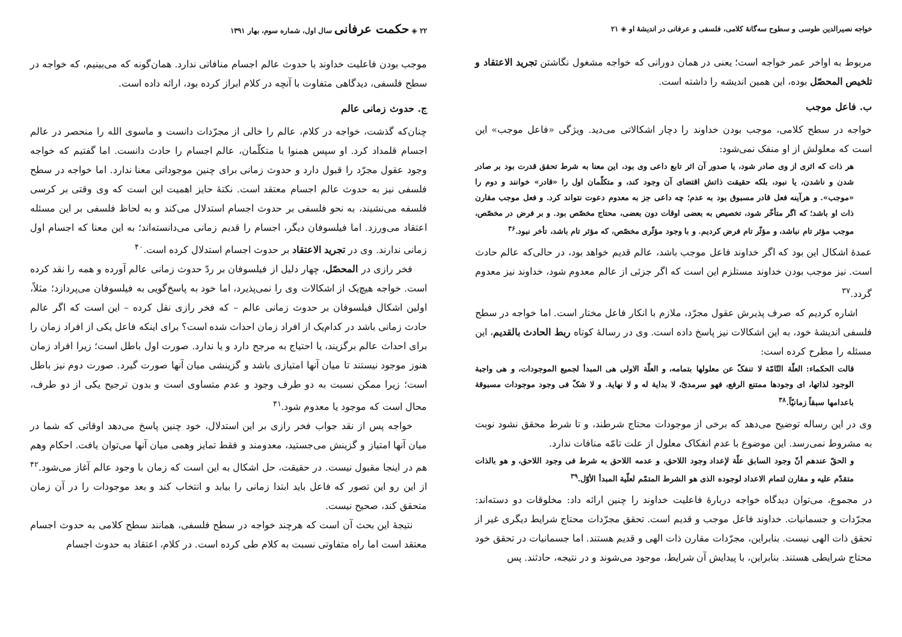خواجه نصیرالدین طوسی و سطوح سه‌گانهٔ کلامی، فلسفی و عرفانی در اندیشهٔ او ◈ ۲۱
مربوط به اواخر عمر خواجه است؛ یعنی در همان دورانی که خواجه مشغول نگاشتن تجرید الاعتقاد و تلخیص المحصّل بوده، این همین اندیشه را داشته است.
ب. فاعل موجب
خواجه در سطح کلامی، موجب بودن خداوند را دچار اشکالاتی می‌دید. ویژگی «فاعل موجب» این است که معلولش از او منفک نمی‌شود:
هر ذات که اثری از وی صادر شود، یا صدور آن اثر تابع داعی وی بود، این معنا به شرط تحقق قدرت بود بر صادر شدن و ناشدن، یا نبود، بلکه حقیقت ذاتش اقتضای آن وجود کند، و متکلّمان اول را «قادر» خوانند و دوم را «موجب». و هرآینه فعل قادر مسبوق بود به عدم؛ چه داعی جز به معدوم دعوت نتواند کرد. و فعل موجب مقارن ذات او باشد؛ که اگر متأخّر شود، تخصیص به بعضی اوقات دون بعضی، محتاج مخصّص بود. و بر فرض در مخصّص، موجب مؤثر تام نباشد، و مؤثّر تام فرض کردیم. و با وجود مؤثّری مخصّص، که مؤثر تام باشد، تأخر نبود.<sup>۳۶</sup>
عمدهٔ اشکال این بود که اگر خداوند فاعل موجب باشد، عالم قدیم خواهد بود، در حالی‌که عالم حادث است. نیز موجب بودن خداوند مستلزم این است که اگر جزئی از عالم معدوم شود، خداوند نیز معدوم گردد.<sup>۳۷</sup>
اشاره کردیم که صرف پذیرش عقول مجرّد، ملازم با انکار فاعل مختار است. اما خواجه در سطح فلسفی اندیشهٔ خود، به این اشکالات نیز پاسخ داده است. وی در رسالهٔ کوتاه ربط الحادث بالقدیم، این مسئله را مطرح کرده است:
قالت الحکماء: العلّة التّامّة لا تنفکّ عن معلولها بتمامه، و العلّة الاولی هی المبدأ لجمیع الموجودات، و هی واجبة الوجود لذاتها، ای وجودها ممتنع الرفع، فهو سرمدیّ، لا بدایة له و لا نهایة. و لا شکّ فی وجود موجودات مسبوقة باعدامها سبقاً زمانیّاً.<sup>۳۸</sup>
وی در این رساله توضیح می‌دهد که برخی از موجودات محتاج شرطند، و تا شرط محقق نشود نوبت به مشروط نمی‌رسد. این موضوع با عدم انفکاک معلول از علت تامّه منافات ندارد.
و الحقّ عندهم أنّ وجود السابق علّة لإعداد وجود اللاحق، و عدمه اللاحق به شرط فی وجود اللاحق، و هو بالذات متقدّم علیه و مقارن لتمام الاعداد لوجوده الذی هو الشرط المتمّم لعلّیة المبدأ الأوّل.<sup>۳۹</sup>
در مجموع، می‌توان دیدگاه خواجه دربارهٔ فاعلیت خداوند را چنین ارائه داد: مخلوقات دو دسته‌اند: مجرّدات و جسمانیات. خداوند فاعل موجب و قدیم است. تحقق مجرّدات محتاج شرایط دیگری غیر از تحقق ذات الهی نیست. بنابراین، مجرّدات مقارن ذات الهی و قدیم هستند. اما جسمانیات در تحقق خود محتاج شرایطی هستند. بنابراین، با پیدایش آن شرایط، موجود می‌شوند و در نتیجه، حادثند. پس
۲۲ ◈ حکمت عرفانی سال اول، شماره سوم، بهار ۱۳۹۱
موجب بودن فاعلیت خداوند با حدوث عالم اجسام منافاتی ندارد. همان‌گونه که می‌بینیم، که خواجه در سطح فلسفی، دیدگاهی متفاوت با آنچه در کلام ابراز کرده بود، ارائه داده است.
ج. حدوث زمانی عالم
چنان‌که گذشت، خواجه در کلام، عالم را خالی از مجرّدات دانست و ماسوی الله را منحصر در عالم اجسام قلمداد کرد. او سپس همنوا با متکلّمان، عالم اجسام را حادث دانست. اما گفتیم که خواجه وجود عقول مجرّد را قبول دارد و حدوث زمانی برای چنین موجوداتی معنا ندارد. اما خواجه در سطح فلسفی نیز به حدوث عالم اجسام معتقد است. نکتهٔ حایز اهمیت این است که وی وقتی بر کرسی فلسفه می‌نشیند، به نحو فلسفی بر حدوث اجسام استدلال می‌کند و به لحاظ فلسفی بر این مسئله اعتقاد می‌ورزد. اما فیلسوفان دیگر، اجسام را قدیم زمانی می‌دانسته‌اند؛ به این معنا که اجسام اول زمانی ندارند. وی در تجرید الاعتقاد بر حدوث اجسام استدلال کرده است.<sup>۴۰</sup>
فخر رازی در المحصّل، چهار دلیل از فیلسوفان بر ردّ حدوث زمانی عالم آورده و همه را نقد کرده است. خواجه هیچ‌یک از اشکالات وی را نمی‌پذیرد، اما خود به پاسخ‌گویی به فیلسوفان می‌پردازد؛ مثلاً، اولین اشکال فیلسوفان بر حدوث زمانی عالم – که فخر رازی نقل کرده – این است که اگر عالم حادث زمانی باشد در کدام‌یک از افراد زمان احداث شده است؟ برای اینکه فاعل یکی از افراد زمان را برای احداث عالم برگزیند، یا احتیاج به مرجح دارد و یا ندارد. صورت اول باطل است؛ زیرا افراد زمان هنوز موجود نیستند تا میان آنها امتیازی باشد و گزینشی میان آنها صورت گیرد. صورت دوم نیز باطل است؛ زیرا ممکن نسبت به دو طرف وجود و عدم متساوی است و بدون ترجیح یکی از دو طرف، محال است که موجود یا معدوم شود.<sup>۴۱</sup>
خواجه پس از نقد جواب فخر رازی بر این استدلال، خود چنین پاسخ می‌دهد اوقاتی که شما در میان آنها امتیاز و گزینش می‌جستید، معدومند و فقط تمایز وهمی میان آنها می‌توان یافت. احکام وهم هم در اینجا مقبول نیست. در حقیقت، حل اشکال به این است که زمان با وجود عالم آغاز می‌شود.<sup>۴۲</sup> از این رو این تصور که فاعل باید ابتدا زمانی را بیابد و انتخاب کند و بعد موجودات را در آن زمان متحقق کند، صحیح نیست.
نتیجهٔ این بحث آن است که هرچند خواجه در سطح فلسفی، همانند سطح کلامی به حدوث اجسام معتقد است اما راه متفاوتی نسبت به کلام طی کرده است. در کلام، اعتقاد به حدوث اجسام